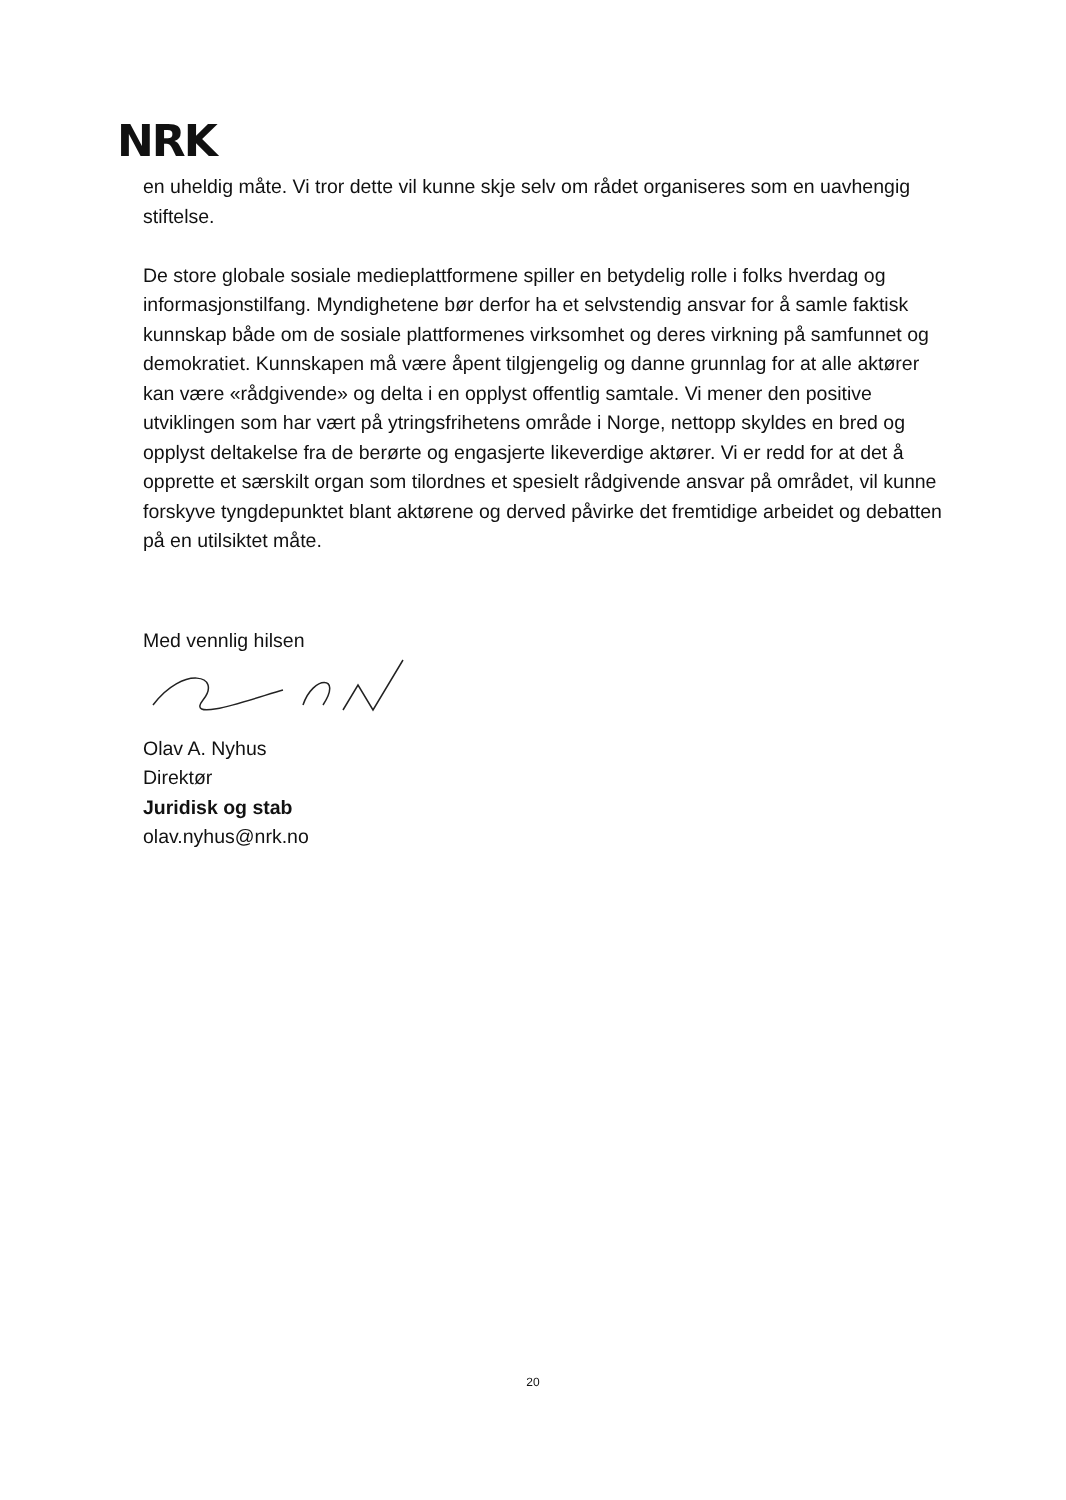NRK
en uheldig måte. Vi tror dette vil kunne skje selv om rådet organiseres som en uavhengig stiftelse.
De store globale sosiale medieplattformene spiller en betydelig rolle i folks hverdag og informasjonstilfang. Myndighetene bør derfor ha et selvstendig ansvar for å samle faktisk kunnskap både om de sosiale plattformenes virksomhet og deres virkning på samfunnet og demokratiet. Kunnskapen må være åpent tilgjengelig og danne grunnlag for at alle aktører kan være «rådgivende» og delta i en opplyst offentlig samtale. Vi mener den positive utviklingen som har vært på ytringsfrihetens område i Norge, nettopp skyldes en bred og opplyst deltakelse fra de berørte og engasjerte likeverdige aktører. Vi er redd for at det å opprette et særskilt organ som tilordnes et spesielt rådgivende ansvar på området, vil kunne forskyve tyngdepunktet blant aktørene og derved påvirke det fremtidige arbeidet og debatten på en utilsiktet måte.
Med vennlig hilsen
Olav A. Nyhus
Direktør
Juridisk og stab
olav.nyhus@nrk.no
20